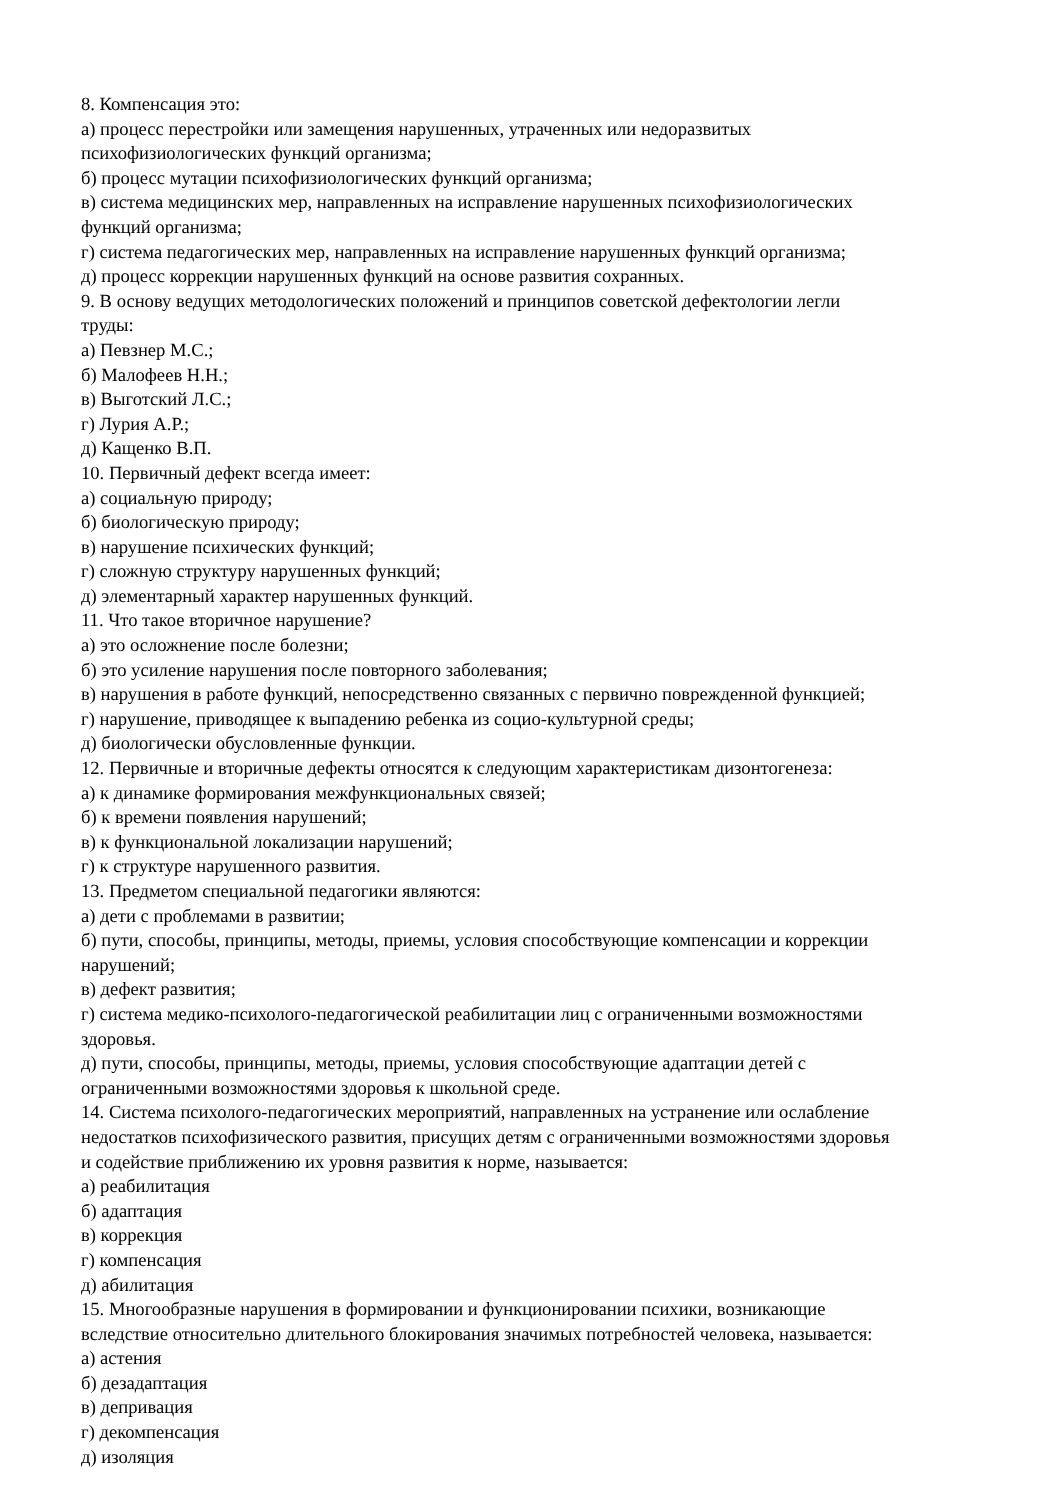8. Компенсация это:
а) процесс перестройки или замещения нарушенных, утраченных или недоразвитых
психофизиологических функций организма;
б) процесс мутации психофизиологических функций организма;
в) система медицинских мер, направленных на исправление нарушенных психофизиологических
функций организма;
г) система педагогических мер, направленных на исправление нарушенных функций организма;
д) процесс коррекции нарушенных функций на основе развития сохранных.
9. В основу ведущих методологических положений и принципов советской дефектологии легли
труды:
а) Певзнер М.С.;
б) Малофеев Н.Н.;
в) Выготский Л.С.;
г) Лурия А.Р.;
д) Кащенко В.П.
10. Первичный дефект всегда имеет:
а) социальную природу;
б) биологическую природу;
в) нарушение психических функций;
г) сложную структуру нарушенных функций;
д) элементарный характер нарушенных функций.
11. Что такое вторичное нарушение?
а) это осложнение после болезни;
б) это усиление нарушения после повторного заболевания;
в) нарушения в работе функций, непосредственно связанных с первично поврежденной функцией;
г) нарушение, приводящее к выпадению ребенка из социо-культурной среды;
д) биологически обусловленные функции.
12. Первичные и вторичные дефекты относятся к следующим характеристикам дизонтогенеза:
а) к динамике формирования межфункциональных связей;
б) к времени появления нарушений;
в) к функциональной локализации нарушений;
г) к структуре нарушенного развития.
13. Предметом специальной педагогики являются:
а) дети с проблемами в развитии;
б) пути, способы, принципы, методы, приемы, условия способствующие компенсации и коррекции
нарушений;
в) дефект развития;
г) система медико-психолого-педагогической реабилитации лиц с ограниченными возможностями
здоровья.
д) пути, способы, принципы, методы, приемы, условия способствующие адаптации детей с
ограниченными возможностями здоровья к школьной среде.
14. Система психолого-педагогических мероприятий, направленных на устранение или ослабление
недостатков психофизического развития, присущих детям с ограниченными возможностями здоровья
и содействие приближению их уровня развития к норме, называется:
а) реабилитация
б) адаптация
в) коррекция
г) компенсация
д) абилитация
15. Многообразные нарушения в формировании и функционировании психики, возникающие
вследствие относительно длительного блокирования значимых потребностей человека, называется:
а) астения
б) дезадаптация
в) депривация
г) декомпенсация
д) изоляция